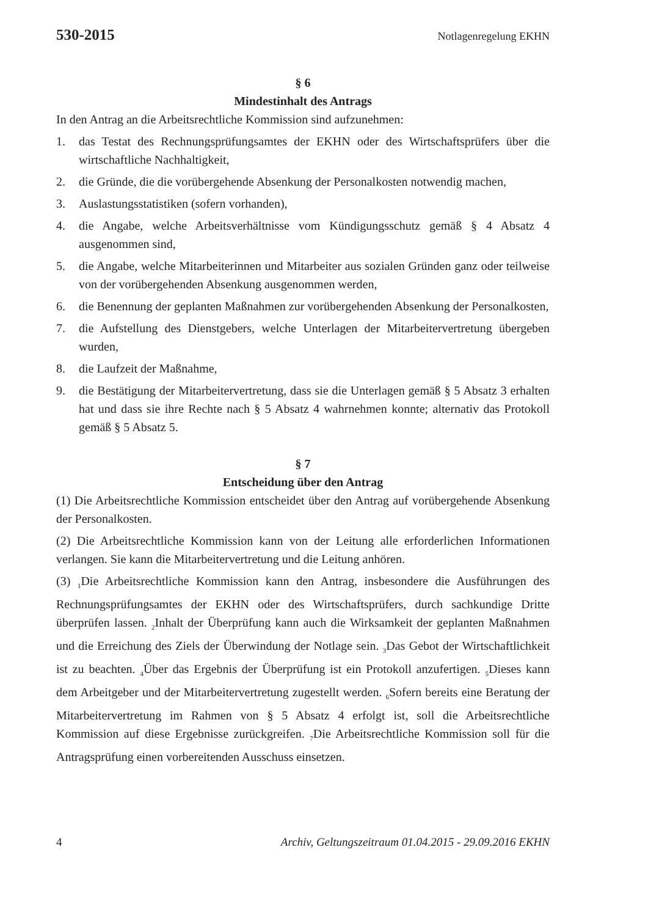530-2015 Notlagenregelung EKHN
§ 6
Mindestinhalt des Antrags
In den Antrag an die Arbeitsrechtliche Kommission sind aufzunehmen:
1. das Testat des Rechnungsprüfungsamtes der EKHN oder des Wirtschaftsprüfers über die wirtschaftliche Nachhaltigkeit,
2. die Gründe, die die vorübergehende Absenkung der Personalkosten notwendig machen,
3. Auslastungsstatistiken (sofern vorhanden),
4. die Angabe, welche Arbeitsverhältnisse vom Kündigungsschutz gemäß § 4 Absatz 4 ausgenommen sind,
5. die Angabe, welche Mitarbeiterinnen und Mitarbeiter aus sozialen Gründen ganz oder teilweise von der vorübergehenden Absenkung ausgenommen werden,
6. die Benennung der geplanten Maßnahmen zur vorübergehenden Absenkung der Personalkosten,
7. die Aufstellung des Dienstgebers, welche Unterlagen der Mitarbeitervertretung übergeben wurden,
8. die Laufzeit der Maßnahme,
9. die Bestätigung der Mitarbeitervertretung, dass sie die Unterlagen gemäß § 5 Absatz 3 erhalten hat und dass sie ihre Rechte nach § 5 Absatz 4 wahrnehmen konnte; alternativ das Protokoll gemäß § 5 Absatz 5.
§ 7
Entscheidung über den Antrag
(1) Die Arbeitsrechtliche Kommission entscheidet über den Antrag auf vorübergehende Absenkung der Personalkosten.
(2) Die Arbeitsrechtliche Kommission kann von der Leitung alle erforderlichen Informationen verlangen. Sie kann die Mitarbeitervertretung und die Leitung anhören.
(3) <sub>1</sub>Die Arbeitsrechtliche Kommission kann den Antrag, insbesondere die Ausführungen des Rechnungsprüfungsamtes der EKHN oder des Wirtschaftsprüfers, durch sachkundige Dritte überprüfen lassen. <sub>2</sub>Inhalt der Überprüfung kann auch die Wirksamkeit der geplanten Maßnahmen und die Erreichung des Ziels der Überwindung der Notlage sein. <sub>3</sub>Das Gebot der Wirtschaftlichkeit ist zu beachten. <sub>4</sub>Über das Ergebnis der Überprüfung ist ein Protokoll anzufertigen. <sub>5</sub>Dieses kann dem Arbeitgeber und der Mitarbeitervertretung zugestellt werden. <sub>6</sub>Sofern bereits eine Beratung der Mitarbeitervertretung im Rahmen von § 5 Absatz 4 erfolgt ist, soll die Arbeitsrechtliche Kommission auf diese Ergebnisse zurückgreifen. <sub>7</sub>Die Arbeitsrechtliche Kommission soll für die Antragsprüfung einen vorbereitenden Ausschuss einsetzen.
4 Archiv, Geltungszeitraum 01.04.2015 - 29.09.2016 EKHN